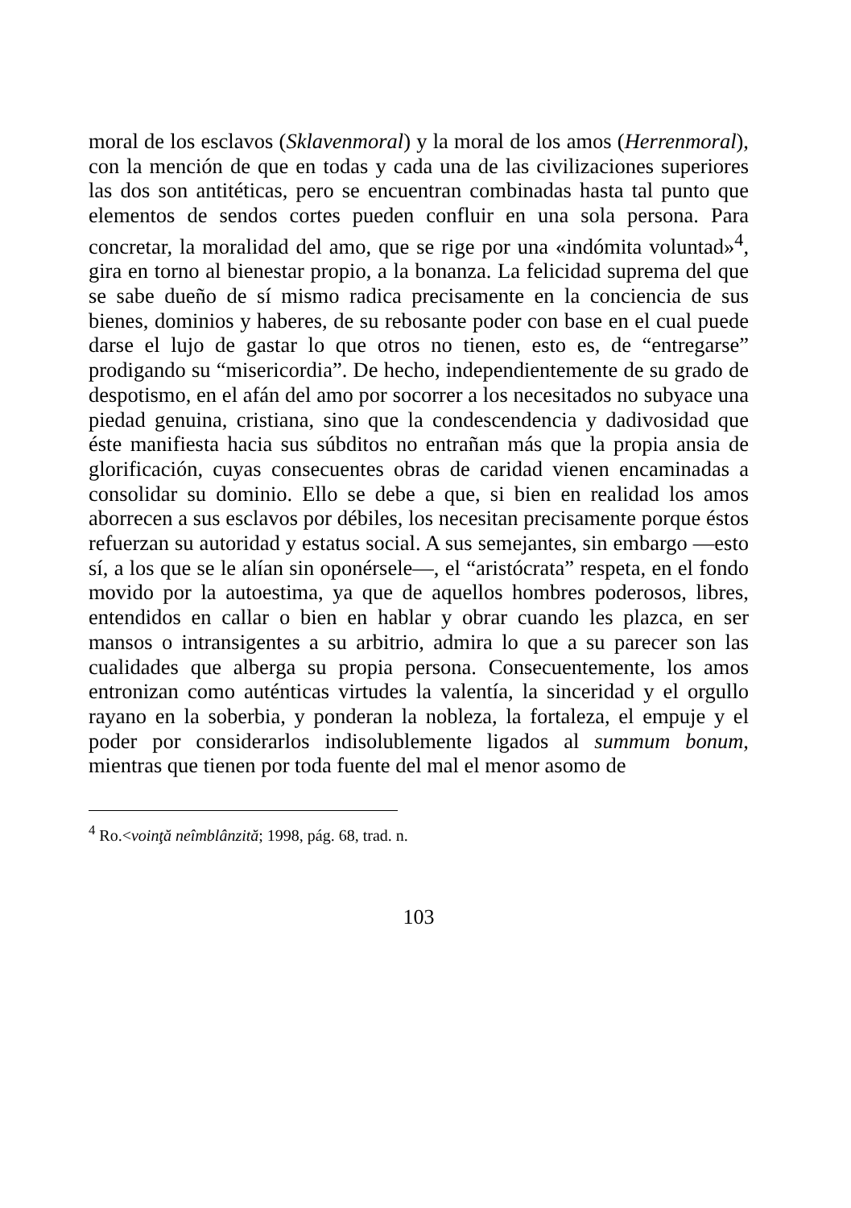moral de los esclavos (Sklavenmoral) y la moral de los amos (Herrenmoral), con la mención de que en todas y cada una de las civilizaciones superiores las dos son antitéticas, pero se encuentran combinadas hasta tal punto que elementos de sendos cortes pueden confluir en una sola persona. Para concretar, la moralidad del amo, que se rige por una «indómita voluntad»<sup>4</sup>, gira en torno al bienestar propio, a la bonanza. La felicidad suprema del que se sabe dueño de sí mismo radica precisamente en la conciencia de sus bienes, dominios y haberes, de su rebosante poder con base en el cual puede darse el lujo de gastar lo que otros no tienen, esto es, de “entregarse” prodigando su “misericordia”. De hecho, independientemente de su grado de despotismo, en el afán del amo por socorrer a los necesitados no subyace una piedad genuina, cristiana, sino que la condescendencia y dadivosidad que éste manifiesta hacia sus súbditos no entrañan más que la propia ansia de glorificación, cuyas consecuentes obras de caridad vienen encaminadas a consolidar su dominio. Ello se debe a que, si bien en realidad los amos aborrecen a sus esclavos por débiles, los necesitan precisamente porque éstos refuerzan su autoridad y estatus social. A sus semejantes, sin embargo —esto sí, a los que se le alían sin oponérsele—, el “aristócrata” respeta, en el fondo movido por la autoestima, ya que de aquellos hombres poderosos, libres, entendidos en callar o bien en hablar y obrar cuando les plazca, en ser mansos o intransigentes a su arbitrio, admira lo que a su parecer son las cualidades que alberga su propia persona. Consecuentemente, los amos entronizan como auténticas virtudes la valentía, la sinceridad y el orgullo rayano en la soberbia, y ponderan la nobleza, la fortaleza, el empuje y el poder por considerarlos indisolublemente ligados al summum bonum, mientras que tienen por toda fuente del mal el menor asomo de
<sup>4</sup> Ro.<voinţă neîmblânzită; 1998, pág. 68, trad. n.
103